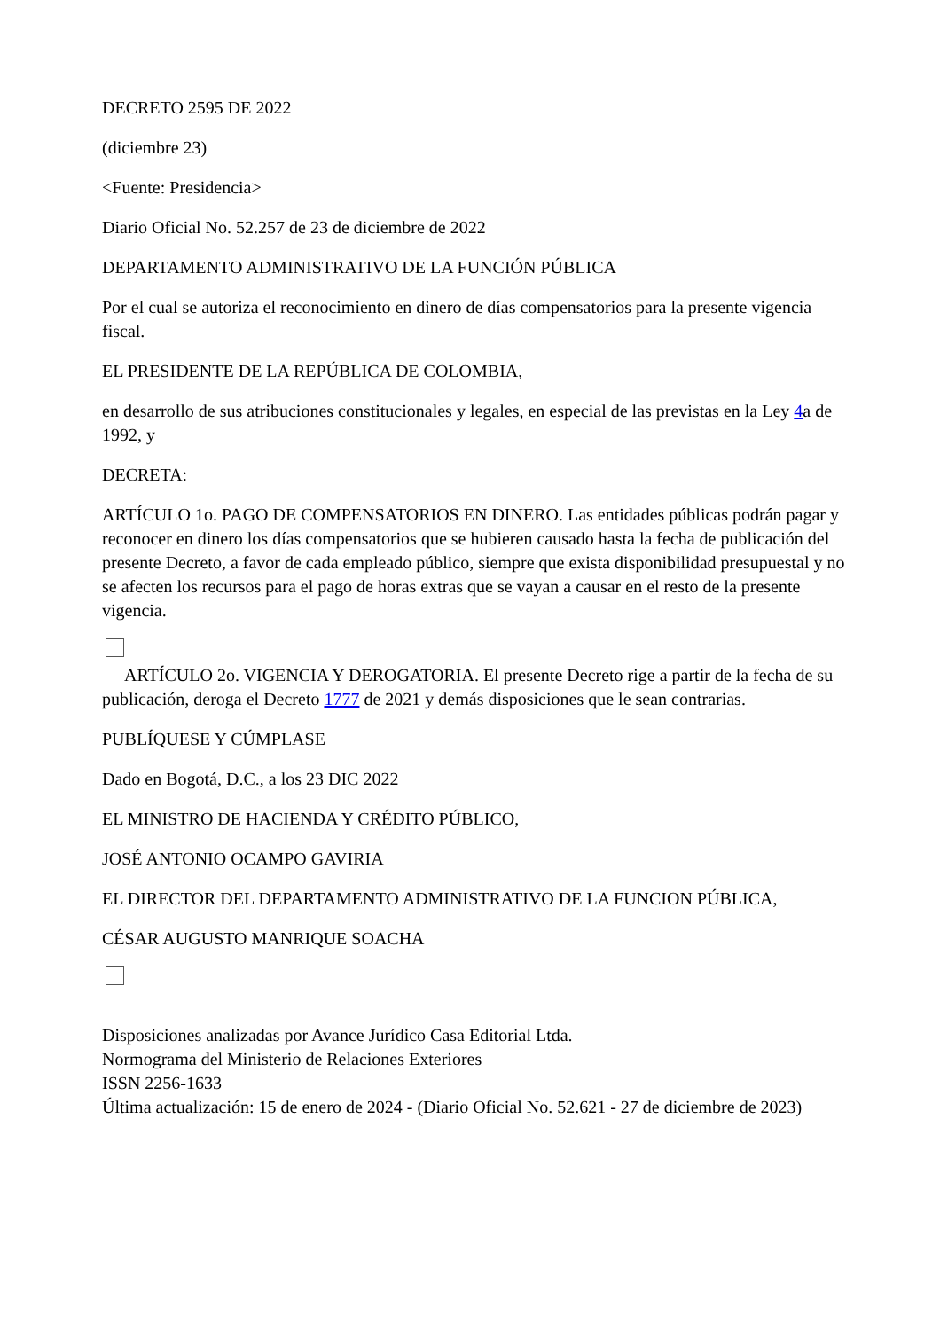DECRETO 2595 DE 2022
(diciembre 23)
<Fuente: Presidencia>
Diario Oficial No. 52.257 de 23 de diciembre de 2022
DEPARTAMENTO ADMINISTRATIVO DE LA FUNCIÓN PÚBLICA
Por el cual se autoriza el reconocimiento en dinero de días compensatorios para la presente vigencia fiscal.
EL PRESIDENTE DE LA REPÚBLICA DE COLOMBIA,
en desarrollo de sus atribuciones constitucionales y legales, en especial de las previstas en la Ley 4a de 1992, y
DECRETA:
ARTÍCULO 1o. PAGO DE COMPENSATORIOS EN DINERO. Las entidades públicas podrán pagar y reconocer en dinero los días compensatorios que se hubieren causado hasta la fecha de publicación del presente Decreto, a favor de cada empleado público, siempre que exista disponibilidad presupuestal y no se afecten los recursos para el pago de horas extras que se vayan a causar en el resto de la presente vigencia.
ARTÍCULO 2o. VIGENCIA Y DEROGATORIA. El presente Decreto rige a partir de la fecha de su publicación, deroga el Decreto 1777 de 2021 y demás disposiciones que le sean contrarias.
PUBLÍQUESE Y CÚMPLASE
Dado en Bogotá, D.C., a los 23 DIC 2022
EL MINISTRO DE HACIENDA Y CRÉDITO PÚBLICO,
JOSÉ ANTONIO OCAMPO GAVIRIA
EL DIRECTOR DEL DEPARTAMENTO ADMINISTRATIVO DE LA FUNCION PÚBLICA,
CÉSAR AUGUSTO MANRIQUE SOACHA
Disposiciones analizadas por Avance Jurídico Casa Editorial Ltda.
Normograma del Ministerio de Relaciones Exteriores
ISSN 2256-1633
Última actualización: 15 de enero de 2024 - (Diario Oficial No. 52.621 - 27 de diciembre de 2023)